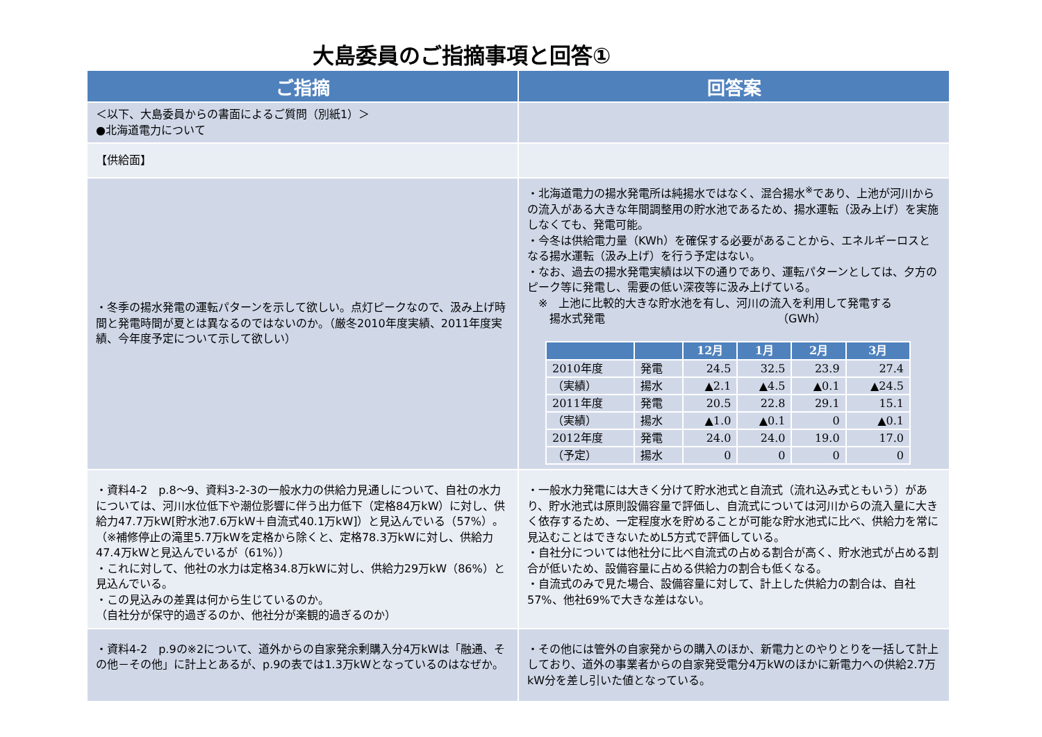大島委員のご指摘事項と回答①
| ご指摘 | 回答案 |
| --- | --- |
| ＜以下、大島委員からの書面によるご質問（別紙1）＞ ●北海道電力について | |
| 【供給面】 | |
| ・冬季の揚水発電の運転パターンを示して欲しい。点灯ピークなので、汲み上げ時間と発電時間が夏とは異なるのではないのか。（厳冬2010年度実績、2011年度実績、今年度予定について示して欲しい） | ・北海道電力の揚水発電所は純揚水ではなく、混合揚水<sup>※</sup>であり、上池が河川からの流入がある大きな年間調整用の貯水池であるため、揚水運転（汲み上げ）を実施しなくても、発電可能。 ・今冬は供給電力量（KWh）を確保する必要があることから、エネルギーロスとなる揚水運転（汲み上げ）を行う予定はない。 ・なお、過去の揚水発電実績は以下の通りであり、運転パターンとしては、夕方のピーク等に発電し、需要の低い深夜等に汲み上げている。 ※ 上池に比較的大きな貯水池を有し、河川の流入を利用して発電する 揚水式発電 （GWh） / / / 12月 / 1月 / 2月 / 3月 / / --- / --- / --- / --- / --- / --- / / 2010年度 / 発電 / 24.5 / 32.5 / 23.9 / 27.4 / / （実績） / 揚水 / ▲2.1 / ▲4.5 / ▲0.1 / ▲24.5 / / 2011年度 / 発電 / 20.5 / 22.8 / 29.1 / 15.1 / / （実績） / 揚水 / ▲1.0 / ▲0.1 / 0 / ▲0.1 / / 2012年度 / 発電 / 24.0 / 24.0 / 19.0 / 17.0 / / （予定） / 揚水 / 0 / 0 / 0 / 0 / |
| ・資料4-2 p.8～9、資料3-2-3の一般水力の供給力見通しについて、自社の水力については、河川水位低下や潮位影響に伴う出力低下（定格84万kW）に対し、供給力47.7万kW[貯水池7.6万kW＋自流式40.1万kW]）と見込んでいる（57%）。（※補修停止の滝里5.7万kWを定格から除くと、定格78.3万kWに対し、供給力47.4万kWと見込んでいるが（61%）） ・これに対して、他社の水力は定格34.8万kWに対し、供給力29万kW（86%）と見込んでいる。 ・この見込みの差異は何から生じているのか。 （自社分が保守的過ぎるのか、他社分が楽観的過ぎるのか） | ・一般水力発電には大きく分けて貯水池式と自流式（流れ込み式ともいう）があり、貯水池式は原則設備容量で評価し、自流式については河川からの流入量に大きく依存するため、一定程度水を貯めることが可能な貯水池式に比べ、供給力を常に見込むことはできないためL5方式で評価している。 ・自社分については他社分に比べ自流式の占める割合が高く、貯水池式が占める割合が低いため、設備容量に占める供給力の割合も低くなる。 ・自流式のみで見た場合、設備容量に対して、計上した供給力の割合は、自社57%、他社69%で大きな差はない。 |
| ・資料4-2 p.9の※2について、道外からの自家発余剰購入分4万kWは「融通、その他－その他」に計上とあるが、p.9の表では1.3万kWとなっているのはなぜか。 | ・その他には管外の自家発からの購入のほか、新電力とのやりとりを一括して計上しており、道外の事業者からの自家発受電分4万kWのほかに新電力への供給2.7万kW分を差し引いた値となっている。 |